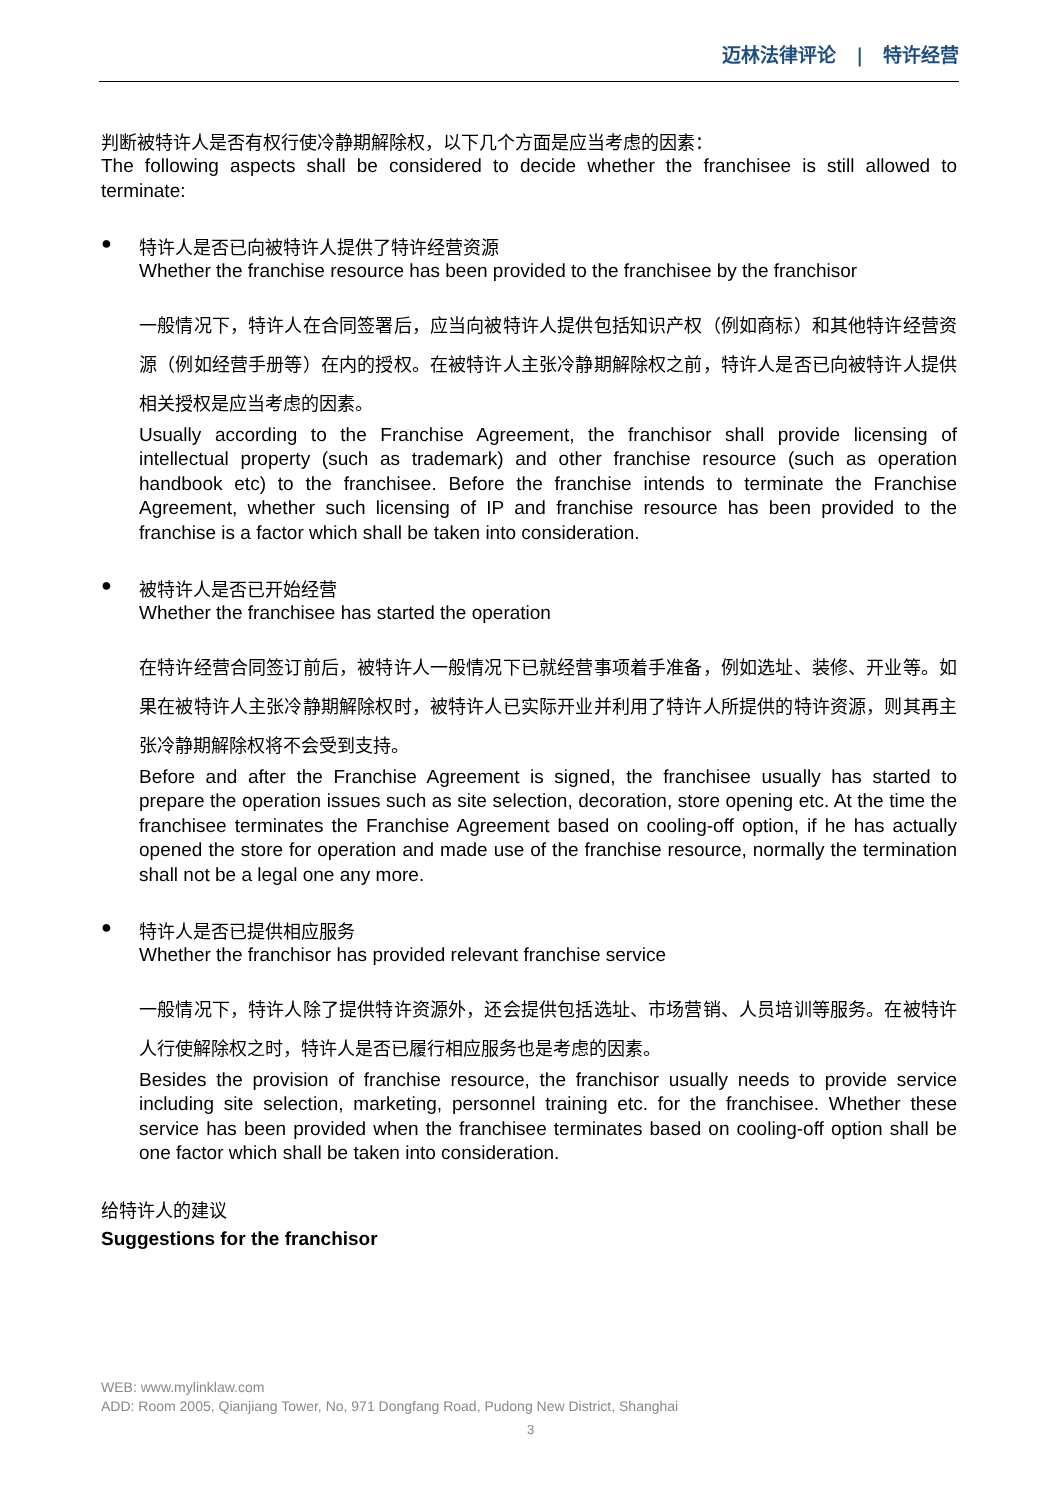迈林法律评论 | 特许经营
判断被特许人是否有权行使冷静期解除权，以下几个方面是应当考虑的因素：
The following aspects shall be considered to decide whether the franchisee is still allowed to terminate:
● 特许人是否已向被特许人提供了特许经营资源
Whether the franchise resource has been provided to the franchisee by the franchisor
一般情况下，特许人在合同签署后，应当向被特许人提供包括知识产权（例如商标）和其他特许经营资源（例如经营手册等）在内的授权。在被特许人主张冷静期解除权之前，特许人是否已向被特许人提供相关授权是应当考虑的因素。
Usually according to the Franchise Agreement, the franchisor shall provide licensing of intellectual property (such as trademark) and other franchise resource (such as operation handbook etc) to the franchisee. Before the franchise intends to terminate the Franchise Agreement, whether such licensing of IP and franchise resource has been provided to the franchise is a factor which shall be taken into consideration.
● 被特许人是否已开始经营
Whether the franchisee has started the operation
在特许经营合同签订前后，被特许人一般情况下已就经营事项着手准备，例如选址、装修、开业等。如果在被特许人主张冷静期解除权时，被特许人已实际开业并利用了特许人所提供的特许资源，则其再主张冷静期解除权将不会受到支持。
Before and after the Franchise Agreement is signed, the franchisee usually has started to prepare the operation issues such as site selection, decoration, store opening etc. At the time the franchisee terminates the Franchise Agreement based on cooling-off option, if he has actually opened the store for operation and made use of the franchise resource, normally the termination shall not be a legal one any more.
● 特许人是否已提供相应服务
Whether the franchisor has provided relevant franchise service
一般情况下，特许人除了提供特许资源外，还会提供包括选址、市场营销、人员培训等服务。在被特许人行使解除权之时，特许人是否已履行相应服务也是考虑的因素。
Besides the provision of franchise resource, the franchisor usually needs to provide service including site selection, marketing, personnel training etc. for the franchisee. Whether these service has been provided when the franchisee terminates based on cooling-off option shall be one factor which shall be taken into consideration.
给特许人的建议
Suggestions for the franchisor
WEB: www.mylinklaw.com
ADD: Room 2005, Qianjiang Tower, No, 971 Dongfang Road, Pudong New District, Shanghai
3